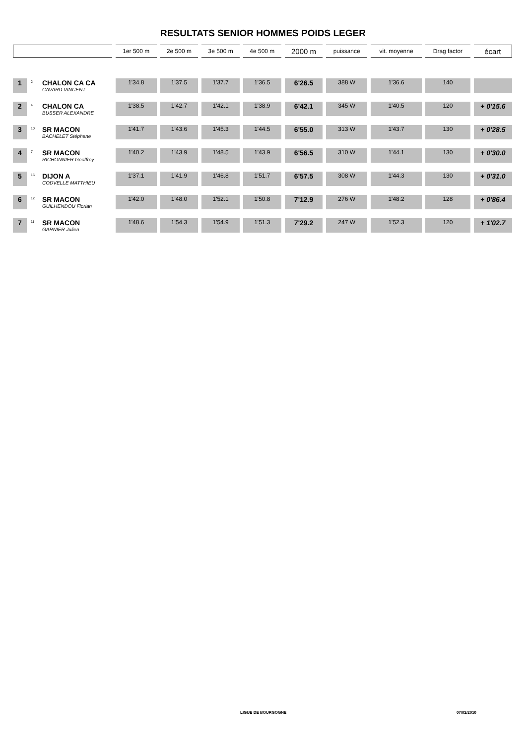RESULTATS SENIOR HOMMES POIDS LEGER
| | | | 1er 500 m | 2e 500 m | 3e 500 m | 4e 500 m | 2000 m | puissance | vit. moyenne | Drag factor | écart |
| 1 | 2 | CHALON CA CA CAVARD VINCENT | 1'34.8 | 1'37.5 | 1'37.7 | 1'36.5 | 6'26.5 | 388 W | 1'36.6 | 140 | |
| 2 | 4 | CHALON CA BUSSER ALEXANDRE | 1'38.5 | 1'42.7 | 1'42.1 | 1'38.9 | 6'42.1 | 345 W | 1'40.5 | 120 | + 0'15.6 |
| 3 | 10 | SR MACON BACHELET Stéphane | 1'41.7 | 1'43.6 | 1'45.3 | 1'44.5 | 6'55.0 | 313 W | 1'43.7 | 130 | + 0'28.5 |
| 4 | 7 | SR MACON RICHONNIER Geoffrey | 1'40.2 | 1'43.9 | 1'48.5 | 1'43.9 | 6'56.5 | 310 W | 1'44.1 | 130 | + 0'30.0 |
| 5 | 16 | DIJON A CODVELLE MATTHIEU | 1'37.1 | 1'41.9 | 1'46.8 | 1'51.7 | 6'57.5 | 308 W | 1'44.3 | 130 | + 0'31.0 |
| 6 | 12 | SR MACON GUILHENDOU Florian | 1'42.0 | 1'48.0 | 1'52.1 | 1'50.8 | 7'12.9 | 276 W | 1'48.2 | 128 | + 0'86.4 |
| 7 | 11 | SR MACON GARNIER Julien | 1'48.6 | 1'54.3 | 1'54.9 | 1'51.3 | 7'29.2 | 247 W | 1'52.3 | 120 | + 1'02.7 |
LIGUE DE BOURGOGNE 07/02/2010